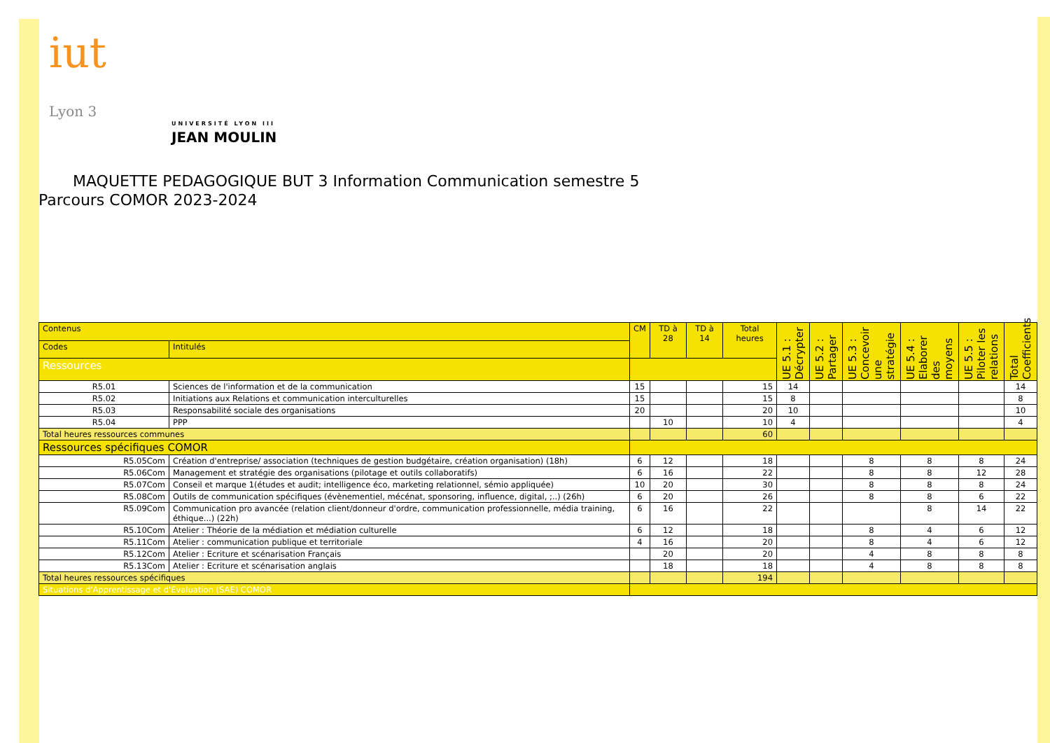iut
Lyon 3
UNIVERSITÉ LYON III
JEAN MOULIN
MAQUETTE PEDAGOGIQUE BUT 3 Information Communication semestre 5
Parcours COMOR 2023-2024
| Contenus | | CM | TD à 28 | TD à 14 | Total heures | UE 5.1 : Décrypter | UE 5.2 : Partager | UE 5.3 : Concevoir une stratégie | UE 5.4 : Elaborer des moyens | UE 5.5 : Piloter les relations | Total Coefficients |
| Codes | Intitulés | | | | | | | | | | |
| Ressources | | | | | | | | | | | |
| R5.01 | Sciences de l'information et de la communication | 15 | | | 15 | 14 | | | | | 14 |
| R5.02 | Initiations aux Relations et communication interculturelles | 15 | | | 15 | 8 | | | | | 8 |
| R5.03 | Responsabilité sociale des organisations | 20 | | | 20 | 10 | | | | | 10 |
| R5.04 | PPP | | 10 | | 10 | 4 | | | | | 4 |
| Total heures ressources communes | | | | | 60 | | | | | | |
| Ressources spécifiques COMOR | | | | | | | | | | | |
| R5.05Com | Création d'entreprise/ association (techniques de gestion budgétaire, création organisation) (18h) | 6 | 12 | | 18 | | | 8 | 8 | 8 | 24 |
| R5.06Com | Management et stratégie des organisations (pilotage et outils collaboratifs) | 6 | 16 | | 22 | | | 8 | 8 | 12 | 28 |
| R5.07Com | Conseil et marque 1(études et audit; intelligence éco, marketing relationnel, sémio appliquée) | 10 | 20 | | 30 | | | 8 | 8 | 8 | 24 |
| R5.08Com | Outils de communication spécifiques (évènementiel, mécénat, sponsoring, influence, digital, ;..) (26h) | 6 | 20 | | 26 | | | 8 | 8 | 6 | 22 |
| R5.09Com | Communication pro avancée (relation client/donneur d'ordre, communication professionnelle, média training, éthique...) (22h) | 6 | 16 | | 22 | | | | 8 | 14 | 22 |
| R5.10Com | Atelier : Théorie de la médiation et médiation culturelle | 6 | 12 | | 18 | | | 8 | 4 | 6 | 12 |
| R5.11Com | Atelier : communication publique et territoriale | 4 | 16 | | 20 | | | 8 | 4 | 6 | 12 |
| R5.12Com | Atelier : Ecriture et scénarisation Français | | 20 | | 20 | | | 4 | 8 | 8 | 8 |
| R5.13Com | Atelier : Ecriture et scénarisation anglais | | 18 | | 18 | | | 4 | 8 | 8 | 8 |
| Total heures ressources spécifiques | | | | | 194 | | | | | | |
| Situations d'Apprentissage et d'Evaluation (SAE) COMOR | | | | | | | | | | | |